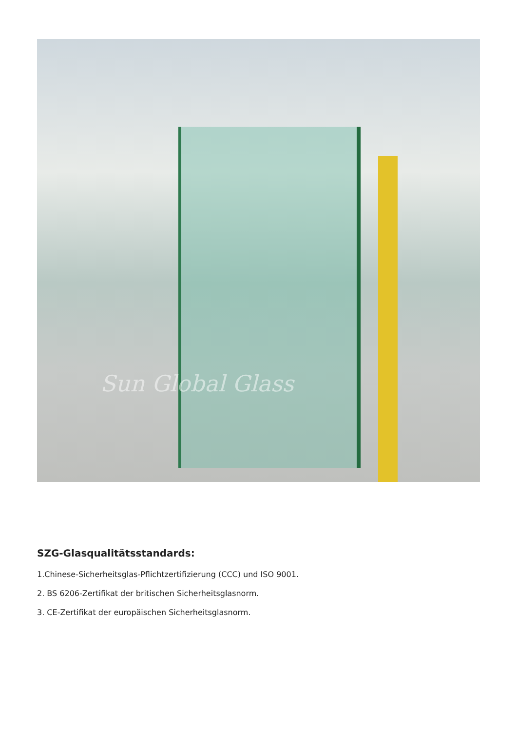Sun Global Glass
SZG-Glasqualitätsstandards:
1.Chinese-Sicherheitsglas-Pflichtzertifizierung (CCC) und ISO 9001.
2. BS 6206-Zertifikat der britischen Sicherheitsglasnorm.
3. CE-Zertifikat der europäischen Sicherheitsglasnorm.